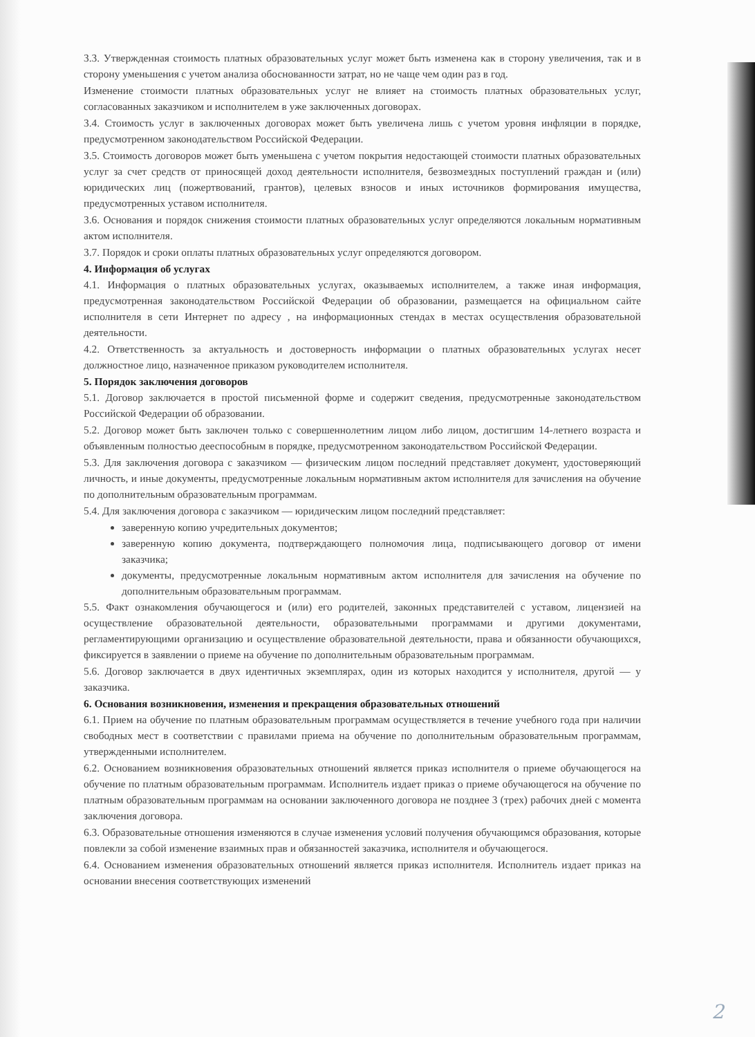3.3. Утвержденная стоимость платных образовательных услуг может быть изменена как в сторону увеличения, так и в сторону уменьшения с учетом анализа обоснованности затрат, но не чаще чем один раз в год.
Изменение стоимости платных образовательных услуг не влияет на стоимость платных образовательных услуг, согласованных заказчиком и исполнителем в уже заключенных договорах.
3.4. Стоимость услуг в заключенных договорах может быть увеличена лишь с учетом уровня инфляции в порядке, предусмотренном законодательством Российской Федерации.
3.5. Стоимость договоров может быть уменьшена с учетом покрытия недостающей стоимости платных образовательных услуг за счет средств от приносящей доход деятельности исполнителя, безвозмездных поступлений граждан и (или) юридических лиц (пожертвований, грантов), целевых взносов и иных источников формирования имущества, предусмотренных уставом исполнителя.
3.6. Основания и порядок снижения стоимости платных образовательных услуг определяются локальным нормативным актом исполнителя.
3.7. Порядок и сроки оплаты платных образовательных услуг определяются договором.
4. Информация об услугах
4.1. Информация о платных образовательных услугах, оказываемых исполнителем, а также иная информация, предусмотренная законодательством Российской Федерации об образовании, размещается на официальном сайте исполнителя в сети Интернет по адресу , на информационных стендах в местах осуществления образовательной деятельности.
4.2. Ответственность за актуальность и достоверность информации о платных образовательных услугах несет должностное лицо, назначенное приказом руководителем исполнителя.
5. Порядок заключения договоров
5.1. Договор заключается в простой письменной форме и содержит сведения, предусмотренные законодательством Российской Федерации об образовании.
5.2. Договор может быть заключен только с совершеннолетним лицом либо лицом, достигшим 14-летнего возраста и объявленным полностью дееспособным в порядке, предусмотренном законодательством Российской Федерации.
5.3. Для заключения договора с заказчиком — физическим лицом последний представляет документ, удостоверяющий личность, и иные документы, предусмотренные локальным нормативным актом исполнителя для зачисления на обучение по дополнительным образовательным программам.
5.4. Для заключения договора с заказчиком — юридическим лицом последний представляет:
заверенную копию учредительных документов;
заверенную копию документа, подтверждающего полномочия лица, подписывающего договор от имени заказчика;
документы, предусмотренные локальным нормативным актом исполнителя для зачисления на обучение по дополнительным образовательным программам.
5.5. Факт ознакомления обучающегося и (или) его родителей, законных представителей с уставом, лицензией на осуществление образовательной деятельности, образовательными программами и другими документами, регламентирующими организацию и осуществление образовательной деятельности, права и обязанности обучающихся, фиксируется в заявлении о приеме на обучение по дополнительным образовательным программам.
5.6. Договор заключается в двух идентичных экземплярах, один из которых находится у исполнителя, другой — у заказчика.
6. Основания возникновения, изменения и прекращения образовательных отношений
6.1. Прием на обучение по платным образовательным программам осуществляется в течение учебного года при наличии свободных мест в соответствии с правилами приема на обучение по дополнительным образовательным программам, утвержденными исполнителем.
6.2. Основанием возникновения образовательных отношений является приказ исполнителя о приеме обучающегося на обучение по платным образовательным программам. Исполнитель издает приказ о приеме обучающегося на обучение по платным образовательным программам на основании заключенного договора не позднее 3 (трех) рабочих дней с момента заключения договора.
6.3. Образовательные отношения изменяются в случае изменения условий получения обучающимся образования, которые повлекли за собой изменение взаимных прав и обязанностей заказчика, исполнителя и обучающегося.
6.4. Основанием изменения образовательных отношений является приказ исполнителя. Исполнитель издает приказ на основании внесения соответствующих изменений
2